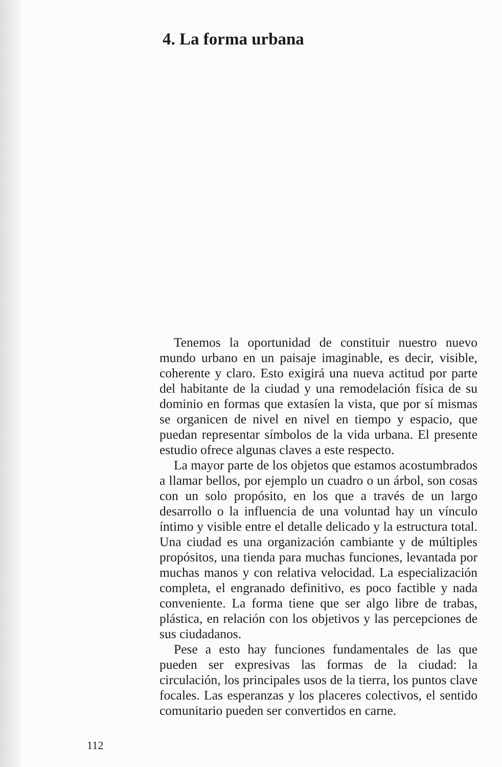4. La forma urbana
Tenemos la oportunidad de constituir nuestro nuevo mundo urbano en un paisaje imaginable, es decir, visible, coherente y claro. Esto exigirá una nueva actitud por parte del habitante de la ciudad y una remodelación física de su dominio en formas que extasíen la vista, que por sí mismas se organicen de nivel en nivel en tiempo y espacio, que puedan representar símbolos de la vida urbana. El presente estudio ofrece algunas claves a este respecto.
La mayor parte de los objetos que estamos acostumbrados a llamar bellos, por ejemplo un cuadro o un árbol, son cosas con un solo propósito, en los que a través de un largo desarrollo o la influencia de una voluntad hay un vínculo íntimo y visible entre el detalle delicado y la estructura total. Una ciudad es una organización cambiante y de múltiples propósitos, una tienda para muchas funciones, levantada por muchas manos y con relativa velocidad. La especialización completa, el engranado definitivo, es poco factible y nada conveniente. La forma tiene que ser algo libre de trabas, plástica, en relación con los objetivos y las percepciones de sus ciudadanos.
Pese a esto hay funciones fundamentales de las que pueden ser expresivas las formas de la ciudad: la circulación, los principales usos de la tierra, los puntos clave focales. Las esperanzas y los placeres colectivos, el sentido comunitario pueden ser convertidos en carne.
112